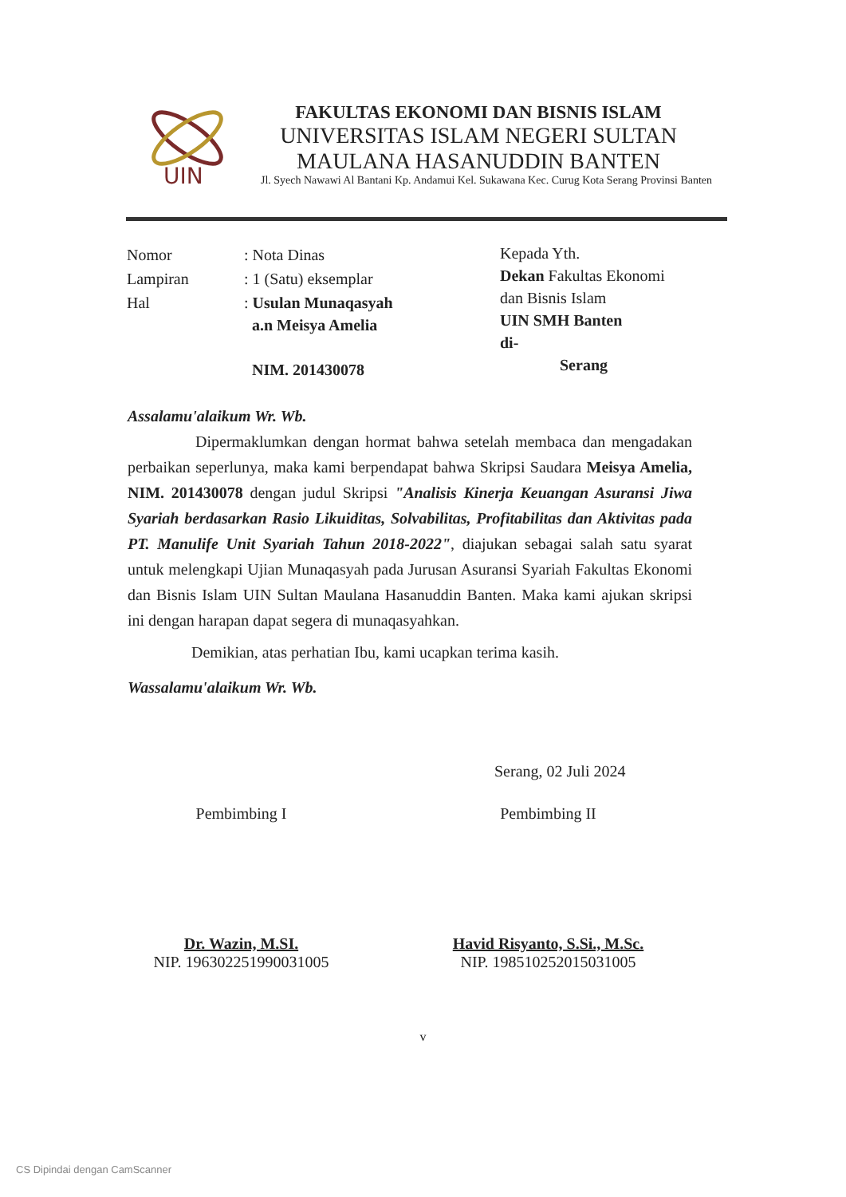UIN
FAKULTAS EKONOMI DAN BISNIS ISLAM
UNIVERSITAS ISLAM NEGERI SULTAN
MAULANA HASANUDDIN BANTEN
Jl. Syech Nawawi Al Bantani Kp. Andamui Kel. Sukawana Kec. Curug Kota Serang Provinsi Banten
| Nomor | : Nota Dinas |
| Lampiran | : 1 (Satu) eksemplar |
| Hal | : Usulan Munaqasyah a.n Meisya Amelia NIM. 201430078 |
Kepada Yth.
Dekan Fakultas Ekonomi
dan Bisnis Islam
UIN SMH Banten
di-
Serang
Assalamu'alaikum Wr. Wb.
Dipermaklumkan dengan hormat bahwa setelah membaca dan mengadakan perbaikan seperlunya, maka kami berpendapat bahwa Skripsi Saudara Meisya Amelia, NIM. 201430078 dengan judul Skripsi "Analisis Kinerja Keuangan Asuransi Jiwa Syariah berdasarkan Rasio Likuiditas, Solvabilitas, Profitabilitas dan Aktivitas pada PT. Manulife Unit Syariah Tahun 2018-2022", diajukan sebagai salah satu syarat untuk melengkapi Ujian Munaqasyah pada Jurusan Asuransi Syariah Fakultas Ekonomi dan Bisnis Islam UIN Sultan Maulana Hasanuddin Banten. Maka kami ajukan skripsi ini dengan harapan dapat segera di munaqasyahkan.
Demikian, atas perhatian Ibu, kami ucapkan terima kasih.
Wassalamu'alaikum Wr. Wb.
Serang, 02 Juli 2024
Pembimbing I
Dr. Wazin, M.SI.
NIP. 196302251990031005
Pembimbing II
Havid Risyanto, S.Si., M.Sc.
NIP. 198510252015031005
v
CS Dipindai dengan CamScanner